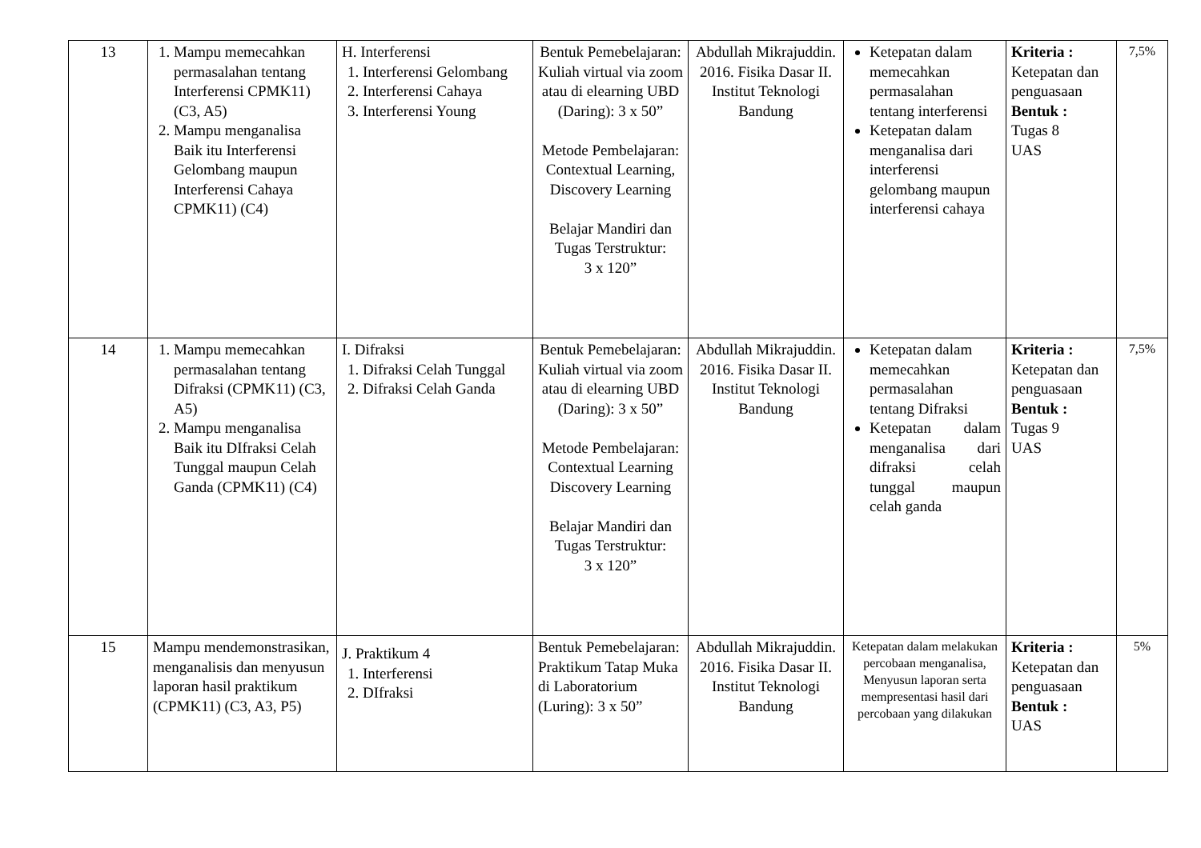| 13 | 1. Mampu memecahkan permasalahan tentang Interferensi CPMK11) (C3, A5) 2. Mampu menganalisa Baik itu Interferensi Gelombang maupun Interferensi Cahaya CPMK11) (C4) | H. Interferensi 1. Interferensi Gelombang 2. Interferensi Cahaya 3. Interferensi Young | Bentuk Pemebelajaran: Kuliah virtual via zoom atau di elearning UBD (Daring): 3 x 50” Metode Pembelajaran: Contextual Learning, Discovery Learning Belajar Mandiri dan Tugas Terstruktur: 3 x 120” | Abdullah Mikrajuddin. 2016. Fisika Dasar II. Institut Teknologi Bandung | Ketepatan dalam memecahkan permasalahan tentang interferensi Ketepatan dalam menganalisa dari interferensi gelombang maupun interferensi cahaya | Kriteria : Ketepatan dan penguasaan Bentuk : Tugas 8 UAS | 7,5% |
| 14 | 1. Mampu memecahkan permasalahan tentang Difraksi (CPMK11) (C3, A5) 2. Mampu menganalisa Baik itu DIfraksi Celah Tunggal maupun Celah Ganda (CPMK11) (C4) | I. Difraksi 1. Difraksi Celah Tunggal 2. Difraksi Celah Ganda | Bentuk Pemebelajaran: Kuliah virtual via zoom atau di elearning UBD (Daring): 3 x 50” Metode Pembelajaran: Contextual Learning Discovery Learning Belajar Mandiri dan Tugas Terstruktur: 3 x 120” | Abdullah Mikrajuddin. 2016. Fisika Dasar II. Institut Teknologi Bandung | Ketepatan dalam memecahkan permasalahan tentang Difraksi Ketepatan dalam menganalisa dari difraksi celah tunggal maupun celah ganda | Kriteria : Ketepatan dan penguasaan Bentuk : Tugas 9 UAS | 7,5% |
| 15 | Mampu mendemonstrasikan, menganalisis dan menyusun laporan hasil praktikum (CPMK11) (C3, A3, P5) | J. Praktikum 4 1. Interferensi 2. DIfraksi | Bentuk Pemebelajaran: Praktikum Tatap Muka di Laboratorium (Luring): 3 x 50” | Abdullah Mikrajuddin. 2016. Fisika Dasar II. Institut Teknologi Bandung | Ketepatan dalam melakukan percobaan menganalisa, Menyusun laporan serta mempresentasi hasil dari percobaan yang dilakukan | Kriteria : Ketepatan dan penguasaan Bentuk : UAS | 5% |